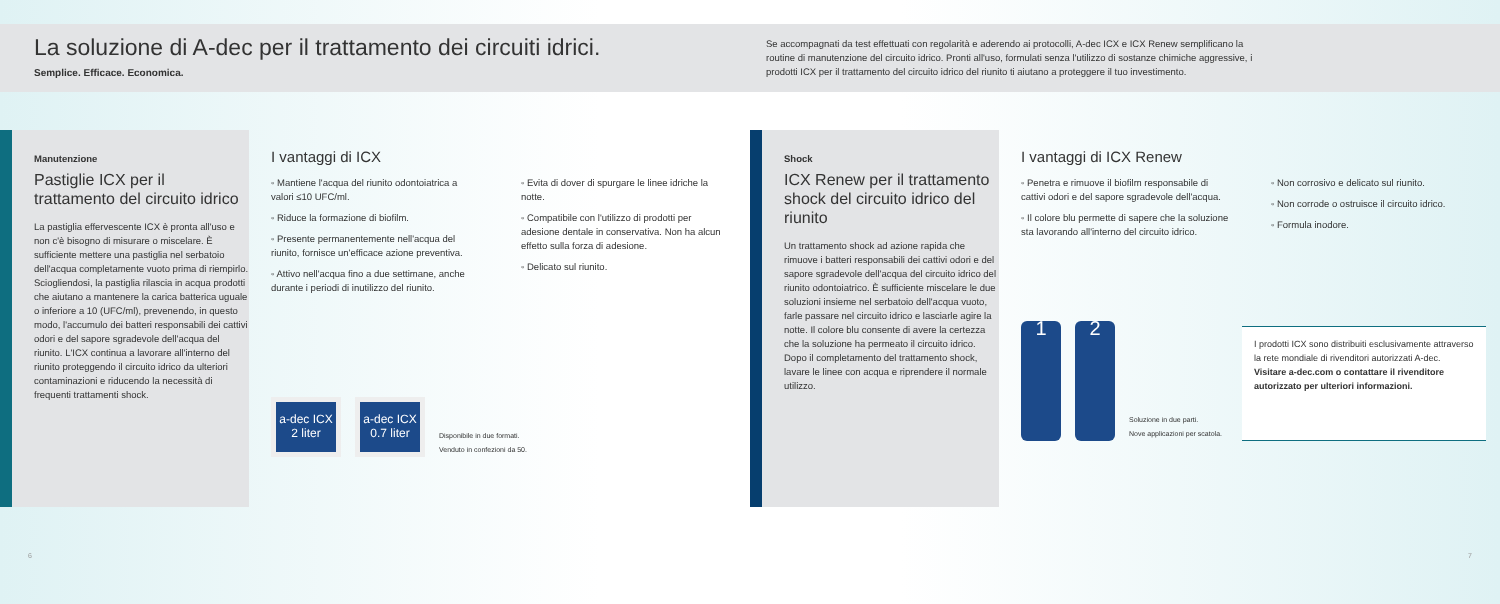La soluzione di A-dec per il trattamento dei circuiti idrici.
Semplice. Efficace. Economica.
Se accompagnati da test effettuati con regolarità e aderendo ai protocolli, A-dec ICX e ICX Renew semplificano la routine di manutenzione del circuito idrico. Pronti all'uso, formulati senza l'utilizzo di sostanze chimiche aggressive, i prodotti ICX per il trattamento del circuito idrico del riunito ti aiutano a proteggere il tuo investimento.
Manutenzione
Pastiglie ICX per il trattamento del circuito idrico
La pastiglia effervescente ICX è pronta all'uso e non c'è bisogno di misurare o miscelare. È sufficiente mettere una pastiglia nel serbatoio dell'acqua completamente vuoto prima di riempirlo. Sciogliendosi, la pastiglia rilascia in acqua prodotti che aiutano a mantenere la carica batterica uguale o inferiore a 10 (UFC/ml), prevenendo, in questo modo, l'accumulo dei batteri responsabili dei cattivi odori e del sapore sgradevole dell'acqua del riunito. L'ICX continua a lavorare all'interno del riunito proteggendo il circuito idrico da ulteriori contaminazioni e riducendo la necessità di frequenti trattamenti shock.
I vantaggi di ICX
◦ Mantiene l'acqua del riunito odontoiatrica a valori ≤10 UFC/ml.
◦ Riduce la formazione di biofilm.
◦ Presente permanentemente nell'acqua del riunito, fornisce un'efficace azione preventiva.
◦ Attivo nell'acqua fino a due settimane, anche durante i periodi di inutilizzo del riunito.
◦ Evita di dover di spurgare le linee idriche la notte.
◦ Compatibile con l'utilizzo di prodotti per adesione dentale in conservativa. Non ha alcun effetto sulla forza di adesione.
◦ Delicato sul riunito.
a-dec ICX 2 liter
a-dec ICX 0.7 liter
Disponibile in due formati.
Venduto in confezioni da 50.
Shock
ICX Renew per il trattamento shock del circuito idrico del riunito
Un trattamento shock ad azione rapida che rimuove i batteri responsabili dei cattivi odori e del sapore sgradevole dell'acqua del circuito idrico del riunito odontoiatrico. È sufficiente miscelare le due soluzioni insieme nel serbatoio dell'acqua vuoto, farle passare nel circuito idrico e lasciarle agire la notte. Il colore blu consente di avere la certezza che la soluzione ha permeato il circuito idrico. Dopo il completamento del trattamento shock, lavare le linee con acqua e riprendere il normale utilizzo.
I vantaggi di ICX Renew
◦ Penetra e rimuove il biofilm responsabile di cattivi odori e del sapore sgradevole dell'acqua.
◦ Il colore blu permette di sapere che la soluzione sta lavorando all'interno del circuito idrico.
◦ Non corrosivo e delicato sul riunito.
◦ Non corrode o ostruisce il circuito idrico.
◦ Formula inodore.
1
2
Soluzione in due parti.
Nove applicazioni per scatola.
I prodotti ICX sono distribuiti esclusivamente attraverso la rete mondiale di rivenditori autorizzati A-dec.
Visitare a-dec.com o contattare il rivenditore autorizzato per ulteriori informazioni.
6 7